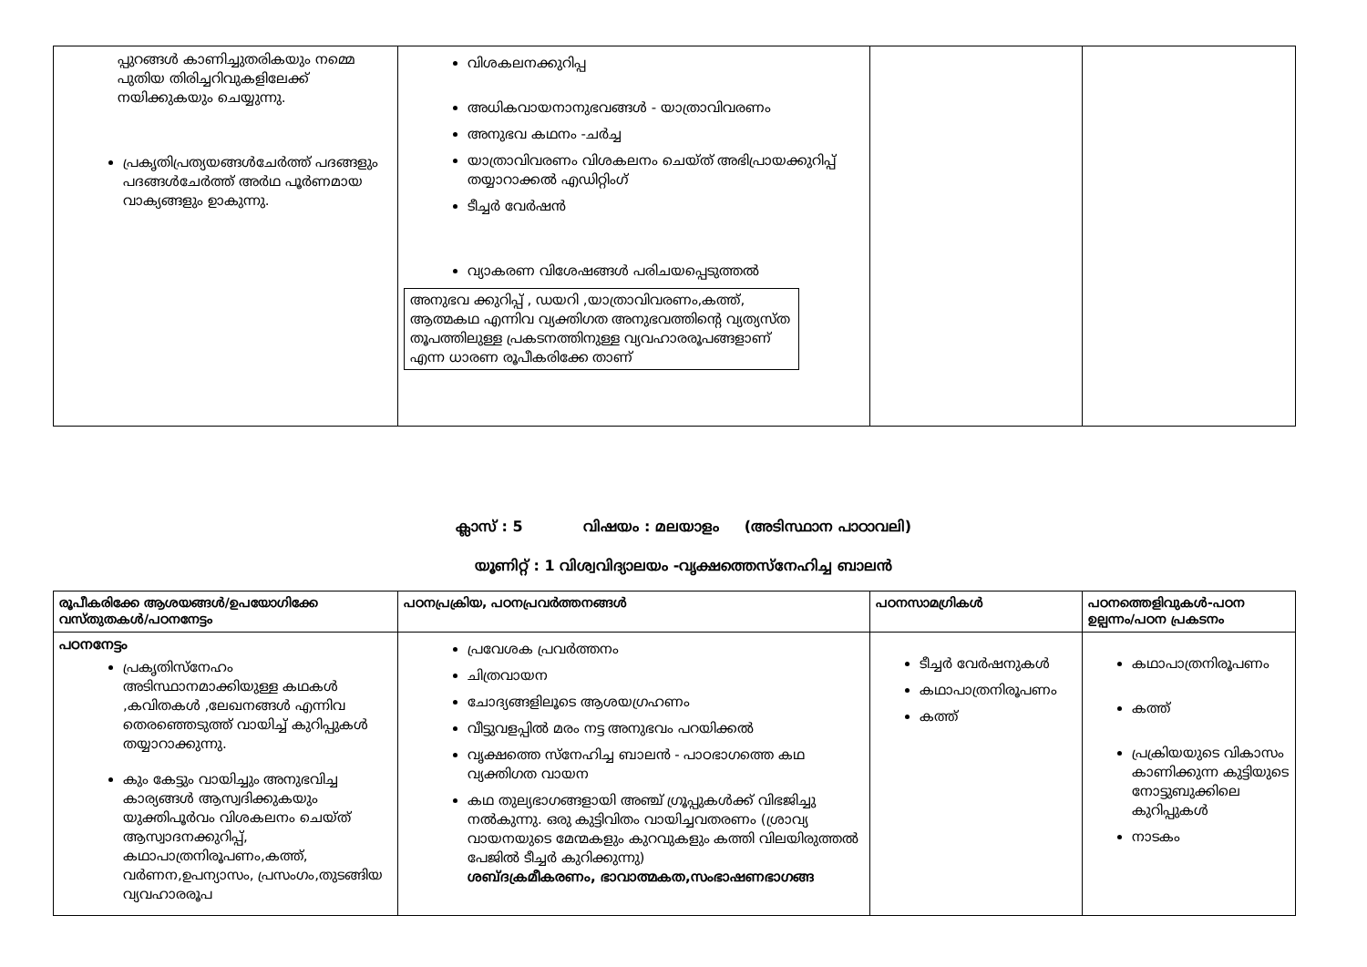| പ്പുറങ്ങൾ കാണിച്ചുതരികയും നമ്മെ പുതിയ തിരിച്ചറിവുകളിലേക്ക് നയിക്കുകയും ചെയ്യുന്നു. പ്രകൃതിപ്രത്യയങ്ങൾചേർത്ത് പദങ്ങളും പദങ്ങൾചേർത്ത് അർഥ പൂർണമായ വാക്യങ്ങളും ഉാകുന്നു. | വിശകലനക്കുറിപ്പ അധികവായനാനുഭവങ്ങൾ - യാത്രാവിവരണം അനുഭവ കഥനം -ചർച്ച യാത്രാവിവരണം വിശകലനം ചെയ്ത് അഭിപ്രായക്കുറിപ്പ് തയ്യാറാക്കൽ എഡിറ്റിംഗ് ടീച്ചർ വേർഷൻ വ്യാകരണ വിശേഷങ്ങൾ പരിചയപ്പെടുത്തൽ അനുഭവ ക്കുറിപ്പ് , ഡയറി ,യാത്രാവിവരണം,കത്ത്, ആത്മകഥ എന്നിവ വ്യക്തിഗത അനുഭവത്തിന്റെ വ്യത്യസ്ത തൂപത്തിലുള്ള പ്രകടനത്തിനുള്ള വ്യവഹാരരൂപങ്ങളാണ് എന്ന ധാരണ രൂപീകരിക്കേ താണ് | | |
ക്ലാസ് : 5 വിഷയം : മലയാളം (അടിസ്ഥാന പാഠാവലി)
യൂണിറ്റ് : 1 വിശ്വവിദ്യാലയം -വൃക്ഷത്തെസ്നേഹിച്ച ബാലൻ
| രൂപീകരിക്കേ ആശയങ്ങൾ/ഉപയോഗിക്കേ വസ്തുതകൾ/പഠനനേട്ടം | പഠനപ്രക്രിയ, പഠനപ്രവർത്തനങ്ങൾ | പഠനസാമഗ്രികൾ | പഠനത്തെളിവുകൾ-പഠന ഉല്പന്നം/പഠന പ്രകടനം |
| --- | --- | --- | --- |
| പഠനനേട്ടം പ്രകൃതിസ്നേഹം അടിസ്ഥാനമാക്കിയുള്ള കഥകൾ ,കവിതകൾ ,ലേഖനങ്ങൾ എന്നിവ തെരഞ്ഞെടുത്ത് വായിച്ച് കുറിപ്പുകൾ തയ്യാറാക്കുന്നു. കും കേട്ടും വായിച്ചും അനുഭവിച്ച കാര്യങ്ങൾ ആസ്വദിക്കുകയും യുക്തിപൂർവം വിശകലനം ചെയ്ത് ആസ്വാദനക്കുറിപ്പ്, കഥാപാത്രനിരൂപണം,കത്ത്, വർണന,ഉപന്യാസം, പ്രസംഗം,തുടങ്ങിയ വ്യവഹാരരൂപ | പ്രവേശക പ്രവർത്തനം ചിത്രവായന ചോദ്യങ്ങളിലൂടെ ആശയഗ്രഹണം വീട്ടുവളപ്പിൽ മരം നട്ട അനുഭവം പറയിക്കൽ വൃക്ഷത്തെ സ്നേഹിച്ച ബാലൻ - പാഠഭാഗത്തെ കഥ വ്യക്തിഗത വായന കഥ തുല്യഭാഗങ്ങളായി അഞ്ച് ഗ്രൂപ്പുകൾക്ക് വിഭജിച്ചു നൽകുന്നു. ഒരു കുട്ടിവിതം വായിച്ചവതരണം (ശ്രാവ്യ വായനയുടെ മേന്മകളും കുറവുകളും കത്തി വിലയിരുത്തൽ പേജിൽ ടീച്ചർ കുറിക്കുന്നു) ശബ്ദക്രമീകരണം, ഭാവാത്മകത,സംഭാഷണഭാഗങ്ങ | ടീച്ചർ വേർഷനുകൾ കഥാപാത്രനിരൂപണം കത്ത് | കഥാപാത്രനിരൂപണം കത്ത് പ്രക്രിയയുടെ വികാസം കാണിക്കുന്ന കുട്ടിയുടെ നോട്ടുബുക്കിലെ കുറിപ്പുകൾ നാടകം |